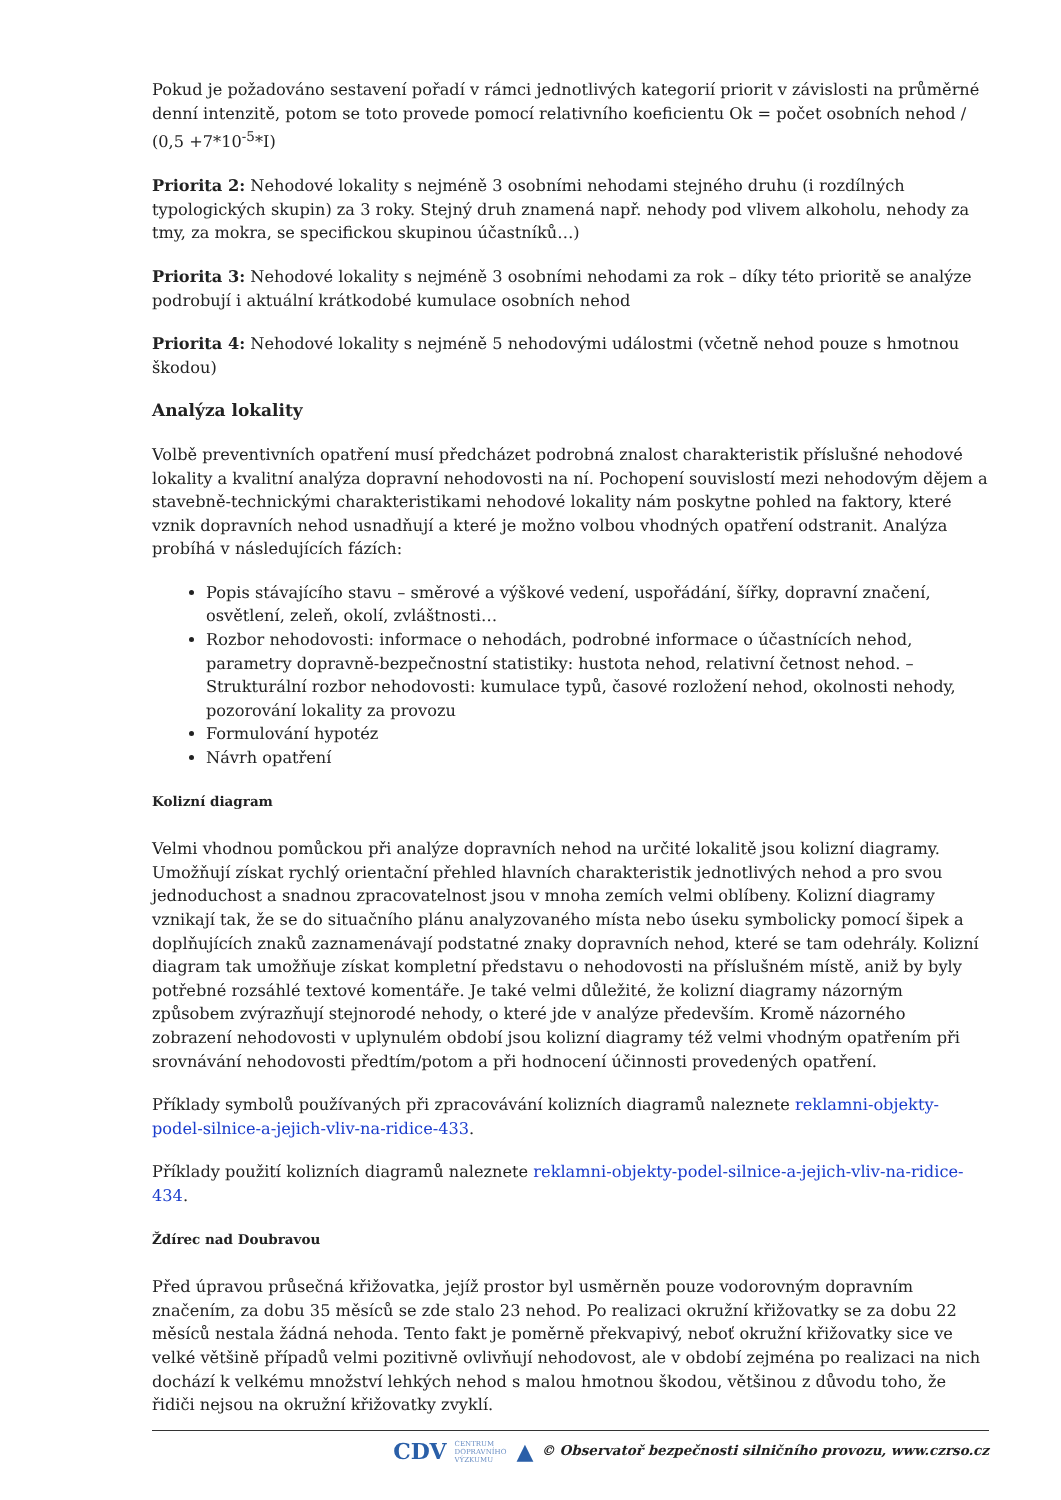Pokud je požadováno sestavení pořadí v rámci jednotlivých kategorií priorit v závislosti na průměrné denní intenzitě, potom se toto provede pomocí relativního koeficientu Ok = počet osobních nehod / (0,5 +7*10<sup>-5</sup>*I)
Priorita 2: Nehodové lokality s nejméně 3 osobními nehodami stejného druhu (i rozdílných typologických skupin) za 3 roky. Stejný druh znamená např. nehody pod vlivem alkoholu, nehody za tmy, za mokra, se specifickou skupinou účastníků…)
Priorita 3: Nehodové lokality s nejméně 3 osobními nehodami za rok – díky této prioritě se analýze podrobují i aktuální krátkodobé kumulace osobních nehod
Priorita 4: Nehodové lokality s nejméně 5 nehodovými událostmi (včetně nehod pouze s hmotnou škodou)
Analýza lokality
Volbě preventivních opatření musí předcházet podrobná znalost charakteristik příslušné nehodové lokality a kvalitní analýza dopravní nehodovosti na ní. Pochopení souvislostí mezi nehodovým dějem a stavebně-technickými charakteristikami nehodové lokality nám poskytne pohled na faktory, které vznik dopravních nehod usnadňují a které je možno volbou vhodných opatření odstranit. Analýza probíhá v následujících fázích:
Popis stávajícího stavu – směrové a výškové vedení, uspořádání, šířky, dopravní značení, osvětlení, zeleň, okolí, zvláštnosti…
Rozbor nehodovosti: informace o nehodách, podrobné informace o účastnících nehod, parametry dopravně-bezpečnostní statistiky: hustota nehod, relativní četnost nehod. – Strukturální rozbor nehodovosti: kumulace typů, časové rozložení nehod, okolnosti nehody, pozorování lokality za provozu
Formulování hypotéz
Návrh opatření
Kolizní diagram
Velmi vhodnou pomůckou při analýze dopravních nehod na určité lokalitě jsou kolizní diagramy. Umožňují získat rychlý orientační přehled hlavních charakteristik jednotlivých nehod a pro svou jednoduchost a snadnou zpracovatelnost jsou v mnoha zemích velmi oblíbeny. Kolizní diagramy vznikají tak, že se do situačního plánu analyzovaného místa nebo úseku symbolicky pomocí šipek a doplňujících znaků zaznamenávají podstatné znaky dopravních nehod, které se tam odehrály. Kolizní diagram tak umožňuje získat kompletní představu o nehodovosti na příslušném místě, aniž by byly potřebné rozsáhlé textové komentáře. Je také velmi důležité, že kolizní diagramy názorným způsobem zvýrazňují stejnorodé nehody, o které jde v analýze především. Kromě názorného zobrazení nehodovosti v uplynulém období jsou kolizní diagramy též velmi vhodným opatřením při srovnávání nehodovosti předtím/potom a při hodnocení účinnosti provedených opatření.
Příklady symbolů používaných při zpracovávání kolizních diagramů naleznete reklamni-objekty-podel-silnice-a-jejich-vliv-na-ridice-433.
Příklady použití kolizních diagramů naleznete reklamni-objekty-podel-silnice-a-jejich-vliv-na-ridice-434.
Ždírec nad Doubravou
Před úpravou průsečná křižovatka, jejíž prostor byl usměrněn pouze vodorovným dopravním značením, za dobu 35 měsíců se zde stalo 23 nehod. Po realizaci okružní křižovatky se za dobu 22 měsíců nestala žádná nehoda. Tento fakt je poměrně překvapivý, neboť okružní křižovatky sice ve velké většině případů velmi pozitivně ovlivňují nehodovost, ale v období zejména po realizaci na nich dochází k velkému množství lehkých nehod s malou hmotnou škodou, většinou z důvodu toho, že řidiči nejsou na okružní křižovatky zvyklí.
CDV CENTRUM
DOPRAVNÍHO
VÝZKUMU ▲ © Observatoř bezpečnosti silničního provozu, www.czrso.cz